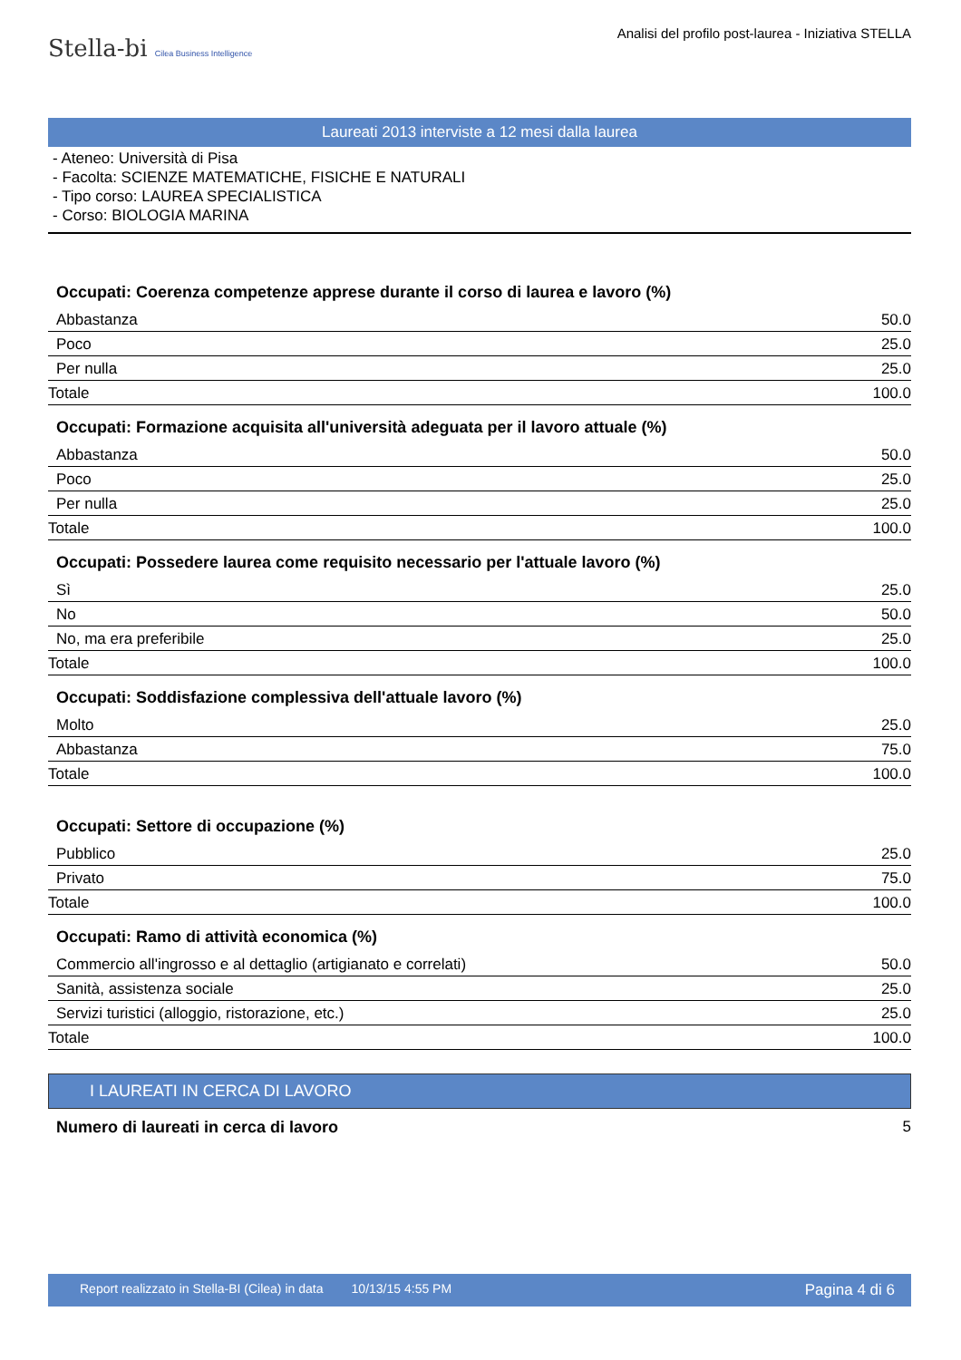Stella-bi Cilea Business Intelligence
Analisi del profilo post-laurea - Iniziativa STELLA
Laureati 2013 interviste a 12 mesi dalla laurea
- Ateneo: Università di Pisa
- Facolta: SCIENZE MATEMATICHE, FISICHE E NATURALI
- Tipo corso: LAUREA SPECIALISTICA
- Corso: BIOLOGIA MARINA
| Occupati: Coerenza competenze apprese durante il corso di laurea e lavoro (%) | |
| --- | --- |
| Abbastanza | 50.0 |
| Poco | 25.0 |
| Per nulla | 25.0 |
| Totale | 100.0 |
| Occupati: Formazione acquisita all'università adeguata per il lavoro attuale (%) | |
| Abbastanza | 50.0 |
| Poco | 25.0 |
| Per nulla | 25.0 |
| Totale | 100.0 |
| Occupati: Possedere laurea come requisito necessario per l'attuale lavoro (%) | |
| Sì | 25.0 |
| No | 50.0 |
| No, ma era preferibile | 25.0 |
| Totale | 100.0 |
| Occupati: Soddisfazione complessiva dell'attuale lavoro (%) | |
| Molto | 25.0 |
| Abbastanza | 75.0 |
| Totale | 100.0 |
| Occupati: Settore di occupazione (%) | |
| Pubblico | 25.0 |
| Privato | 75.0 |
| Totale | 100.0 |
| Occupati: Ramo di attività economica (%) | |
| Commercio all'ingrosso e al dettaglio (artigianato e correlati) | 50.0 |
| Sanità, assistenza sociale | 25.0 |
| Servizi turistici (alloggio, ristorazione, etc.) | 25.0 |
| Totale | 100.0 |
I LAUREATI IN CERCA DI LAVORO
| Numero di laureati in cerca di lavoro | 5 |
Report realizzato in Stella-BI (Cilea) in data 10/13/15 4:55 PM Pagina 4 di 6